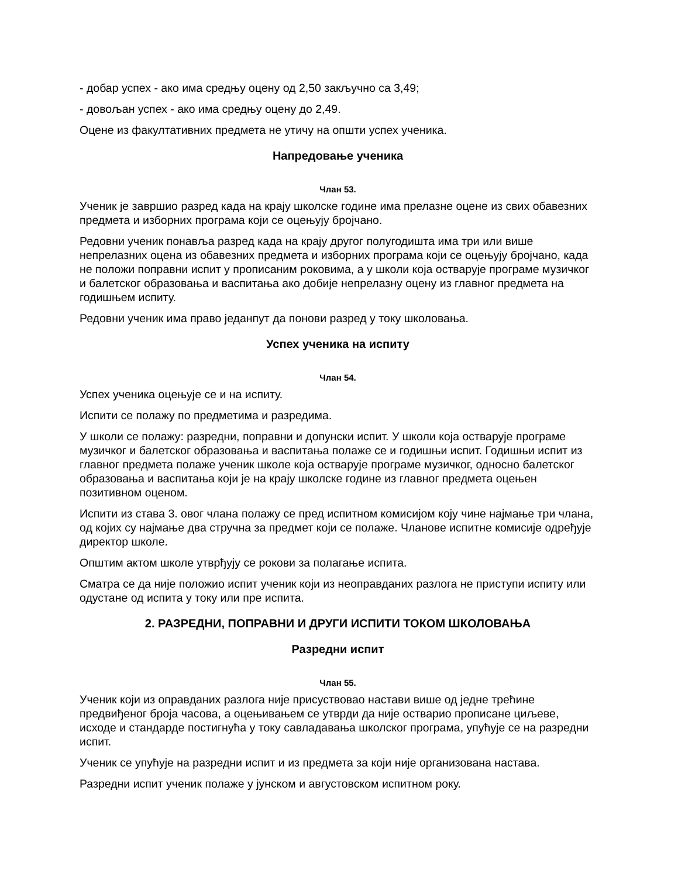- добар успех - ако има средњу оцену од 2,50 закључно са 3,49;
- довољан успех - ако има средњу оцену до 2,49.
Оцене из факултативних предмета не утичу на општи успех ученика.
Напредовање ученика
Члан 53.
Ученик је завршио разред када на крају школске године има прелазне оцене из свих обавезних предмета и изборних програма који се оцењују бројчано.
Редовни ученик понавља разред када на крају другог полугодишта има три или више непрелазних оцена из обавезних предмета и изборних програма који се оцењују бројчано, када не положи поправни испит у прописаним роковима, а у школи која остварује програме музичког и балетског образовања и васпитања ако добије непрелазну оцену из главног предмета на годишњем испиту.
Редовни ученик има право једанпут да понови разред у току школовања.
Успех ученика на испиту
Члан 54.
Успех ученика оцењује се и на испиту.
Испити се полажу по предметима и разредима.
У школи се полажу: разредни, поправни и допунски испит. У школи која остварује програме музичког и балетског образовања и васпитања полаже се и годишњи испит. Годишњи испит из главног предмета полаже ученик школе која остварује програме музичког, односно балетског образовања и васпитања који је на крају школске године из главног предмета оцењен позитивном оценом.
Испити из става 3. овог члана полажу се пред испитном комисијом коју чине најмање три члана, од којих су најмање два стручна за предмет који се полаже. Чланове испитне комисије одређује директор школе.
Општим актом школе утврђују се рокови за полагање испита.
Сматра се да није положио испит ученик који из неоправданих разлога не приступи испиту или одустане од испита у току или пре испита.
2. РАЗРЕДНИ, ПОПРАВНИ И ДРУГИ ИСПИТИ ТОКОМ ШКОЛОВАЊА
Разредни испит
Члан 55.
Ученик који из оправданих разлога није присуствовао настави више од једне трећине предвиђеног броја часова, а оцењивањем се утврди да није остварио прописане циљеве, исходе и стандарде постигнућа у току савладавања школског програма, упућује се на разредни испит.
Ученик се упућује на разредни испит и из предмета за који није организована настава.
Разредни испит ученик полаже у јунском и августовском испитном року.